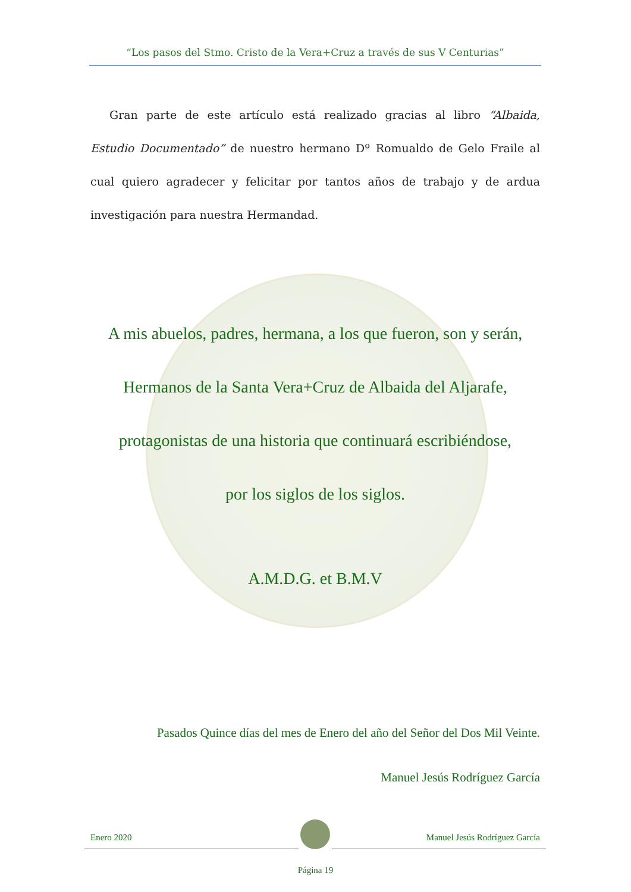“Los pasos del Stmo. Cristo de la Vera+Cruz a través de sus V Centurias”
Gran parte de este artículo está realizado gracias al libro “Albaida, Estudio Documentado” de nuestro hermano Dº Romualdo de Gelo Fraile al cual quiero agradecer y felicitar por tantos años de trabajo y de ardua investigación para nuestra Hermandad.
A mis abuelos, padres, hermana, a los que fueron, son y serán,
Hermanos de la Santa Vera+Cruz de Albaida del Aljarafe,
protagonistas de una historia que continuará escribiéndose,
por los siglos de los siglos.
A.M.D.G. et B.M.V
Pasados Quince días del mes de Enero del año del Señor del Dos Mil Veinte.
Manuel Jesús Rodríguez García
Enero 2020 Manuel Jesús Rodríguez García
Página 19